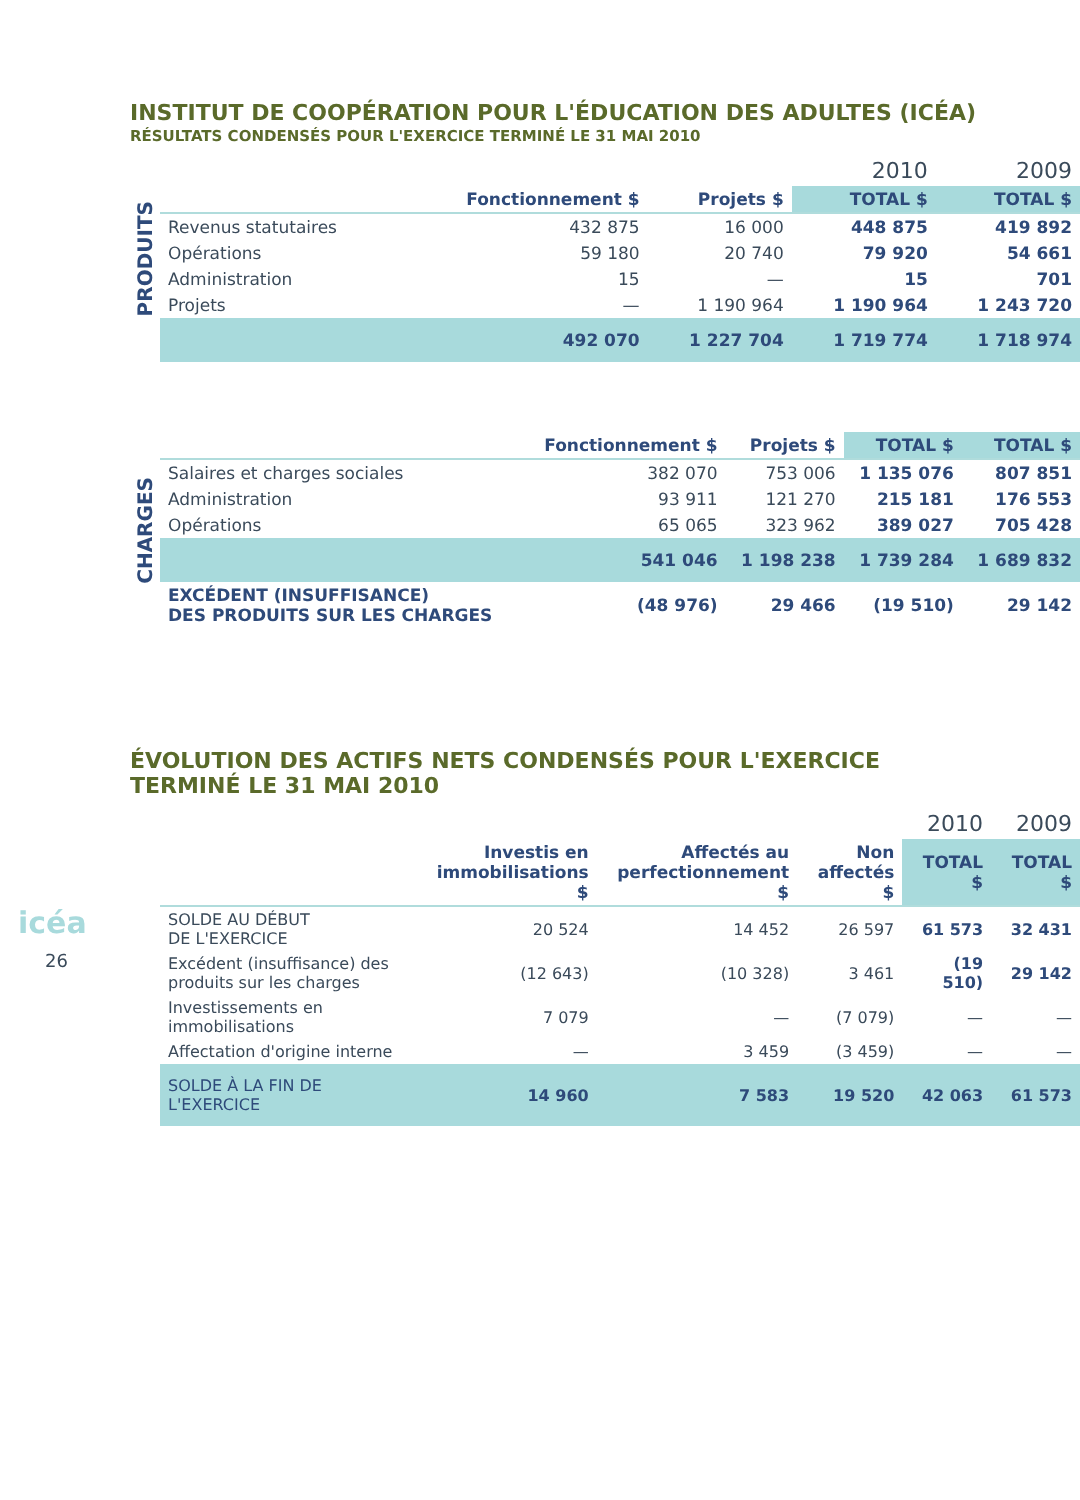icéa
26
INSTITUT DE COOPÉRATION POUR L'ÉDUCATION DES ADULTES (ICÉA)
RÉSULTATS CONDENSÉS POUR L'EXERCICE TERMINÉ LE 31 MAI 2010
PRODUITS
| | | 2010 | | 2009 |
| --- | --- | --- | --- | --- |
| | Fonctionnement $ | Projets $ | TOTAL $ | TOTAL $ |
| Revenus statutaires | 432 875 | 16 000 | 448 875 | 419 892 |
| Opérations | 59 180 | 20 740 | 79 920 | 54 661 |
| Administration | 15 | — | 15 | 701 |
| Projets | — | 1 190 964 | 1 190 964 | 1 243 720 |
| | 492 070 | 1 227 704 | 1 719 774 | 1 718 974 |
CHARGES
| | Fonctionnement $ | Projets $ | TOTAL $ | TOTAL $ |
| --- | --- | --- | --- | --- |
| Salaires et charges sociales | 382 070 | 753 006 | 1 135 076 | 807 851 |
| Administration | 93 911 | 121 270 | 215 181 | 176 553 |
| Opérations | 65 065 | 323 962 | 389 027 | 705 428 |
| | 541 046 | 1 198 238 | 1 739 284 | 1 689 832 |
| EXCÉDENT (INSUFFISANCE) DES PRODUITS SUR LES CHARGES | (48 976) | 29 466 | (19 510) | 29 142 |
ÉVOLUTION DES ACTIFS NETS CONDENSÉS POUR L'EXERCICE
TERMINÉ LE 31 MAI 2010
| | 2010 | | | | 2009 |
| --- | --- | --- | --- | --- | --- |
| | Investis en immobilisations $ | Affectés au perfectionnement $ | Non affectés $ | TOTAL $ | TOTAL $ |
| SOLDE AU DÉBUT DE L'EXERCICE | 20 524 | 14 452 | 26 597 | 61 573 | 32 431 |
| Excédent (insuffisance) des produits sur les charges | (12 643) | (10 328) | 3 461 | (19 510) | 29 142 |
| Investissements en immobilisations | 7 079 | — | (7 079) | — | — |
| Affectation d'origine interne | — | 3 459 | (3 459) | — | — |
| SOLDE À LA FIN DE L'EXERCICE | 14 960 | 7 583 | 19 520 | 42 063 | 61 573 |